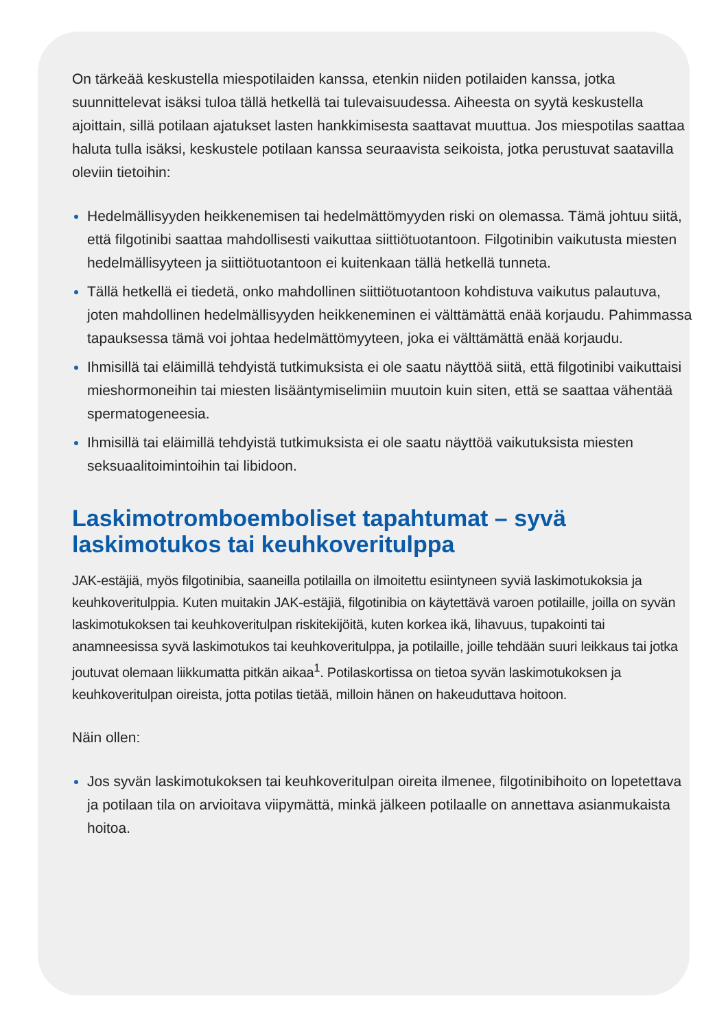On tärkeää keskustella miespotilaiden kanssa, etenkin niiden potilaiden kanssa, jotka suunnittelevat isäksi tuloa tällä hetkellä tai tulevaisuudessa. Aiheesta on syytä keskustella ajoittain, sillä potilaan ajatukset lasten hankkimisesta saattavat muuttua. Jos miespotilas saattaa haluta tulla isäksi, keskustele potilaan kanssa seuraavista seikoista, jotka perustuvat saatavilla oleviin tietoihin:
Hedelmällisyyden heikkenemisen tai hedelmättömyyden riski on olemassa. Tämä johtuu siitä, että filgotinibi saattaa mahdollisesti vaikuttaa siittiötuotantoon. Filgotinibin vaikutusta miesten hedelmällisyyteen ja siittiötuotantoon ei kuitenkaan tällä hetkellä tunneta.
Tällä hetkellä ei tiedetä, onko mahdollinen siittiötuotantoon kohdistuva vaikutus palautuva, joten mahdollinen hedelmällisyyden heikkeneminen ei välttämättä enää korjaudu. Pahimmassa tapauksessa tämä voi johtaa hedelmättömyyteen, joka ei välttämättä enää korjaudu.
Ihmisillä tai eläimillä tehdyistä tutkimuksista ei ole saatu näyttöä siitä, että filgotinibi vaikuttaisi mieshormoneihin tai miesten lisääntymiselimiin muutoin kuin siten, että se saattaa vähentää spermatogeneesia.
Ihmisillä tai eläimillä tehdyistä tutkimuksista ei ole saatu näyttöä vaikutuksista miesten seksuaalitoimintoihin tai libidoon.
Laskimotromboemboliset tapahtumat – syvä laskimotukos tai keuhkoveritulppa
JAK-estäjiä, myös filgotinibia, saaneilla potilailla on ilmoitettu esiintyneen syviä laskimotukoksia ja keuhkoveritulppia. Kuten muitakin JAK-estäjiä, filgotinibia on käytettävä varoen potilaille, joilla on syvän laskimotukoksen tai keuhkoveritulpan riskitekijöitä, kuten korkea ikä, lihavuus, tupakointi tai anamneesissa syvä laskimotukos tai keuhkoveritulppa, ja potilaille, joille tehdään suuri leikkaus tai jotka joutuvat olemaan liikkumatta pitkän aikaa<sup>1</sup>. Potilaskortissa on tietoa syvän laskimotukoksen ja keuhkoveritulpan oireista, jotta potilas tietää, milloin hänen on hakeuduttava hoitoon.
Näin ollen:
Jos syvän laskimotukoksen tai keuhkoveritulpan oireita ilmenee, filgotinibihoito on lopetettava ja potilaan tila on arvioitava viipymättä, minkä jälkeen potilaalle on annettava asianmukaista hoitoa.